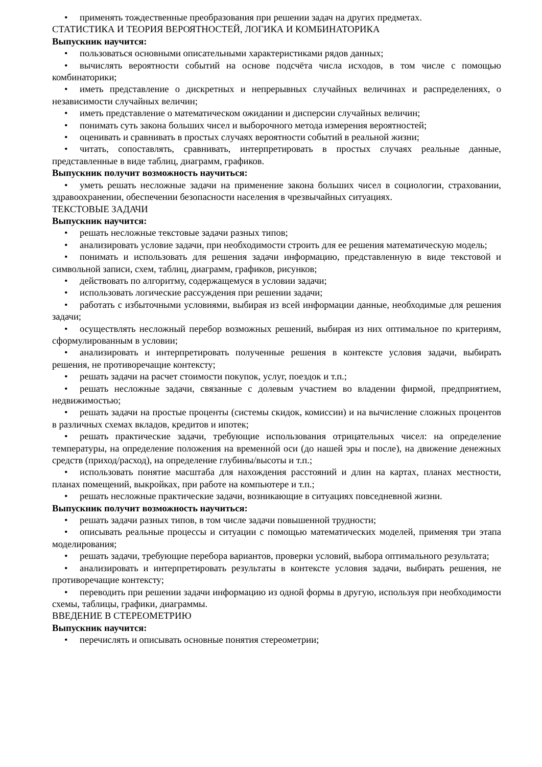• применять тождественные преобразования при решении задач на других предметах.
СТАТИСТИКА И ТЕОРИЯ ВЕРОЯТНОСТЕЙ, ЛОГИКА И КОМБИНАТОРИКА
Выпускник научится:
• пользоваться основными описательными характеристиками рядов данных;
• вычислять вероятности событий на основе подсчёта числа исходов, в том числе с помощью комбинаторики;
• иметь представление о дискретных и непрерывных случайных величинах и распределениях, о независимости случайных величин;
• иметь представление о математическом ожидании и дисперсии случайных величин;
• понимать суть закона больших чисел и выборочного метода измерения вероятностей;
• оценивать и сравнивать в простых случаях вероятности событий в реальной жизни;
• читать, сопоставлять, сравнивать, интерпретировать в простых случаях реальные данные, представленные в виде таблиц, диаграмм, графиков.
Выпускник получит возможность научиться:
• уметь решать несложные задачи на применение закона больших чисел в социологии, страховании, здравоохранении, обеспечении безопасности населения в чрезвычайных ситуациях.
ТЕКСТОВЫЕ ЗАДАЧИ
Выпускник научится:
• решать несложные текстовые задачи разных типов;
• анализировать условие задачи, при необходимости строить для ее решения математическую модель;
• понимать и использовать для решения задачи информацию, представленную в виде текстовой и символьной записи, схем, таблиц, диаграмм, графиков, рисунков;
• действовать по алгоритму, содержащемуся в условии задачи;
• использовать логические рассуждения при решении задачи;
• работать с избыточными условиями, выбирая из всей информации данные, необходимые для решения задачи;
• осуществлять несложный перебор возможных решений, выбирая из них оптимальное по критериям, сформулированным в условии;
• анализировать и интерпретировать полученные решения в контексте условия задачи, выбирать решения, не противоречащие контексту;
• решать задачи на расчет стоимости покупок, услуг, поездок и т.п.;
• решать несложные задачи, связанные с долевым участием во владении фирмой, предприятием, недвижимостью;
• решать задачи на простые проценты (системы скидок, комиссии) и на вычисление сложных процентов в различных схемах вкладов, кредитов и ипотек;
• решать практические задачи, требующие использования отрицательных чисел: на определение температуры, на определение положения на временно́й оси (до нашей эры и после), на движение денежных средств (приход/расход), на определение глубины/высоты и т.п.;
• использовать понятие масштаба для нахождения расстояний и длин на картах, планах местности, планах помещений, выкройках, при работе на компьютере и т.п.;
• решать несложные практические задачи, возникающие в ситуациях повседневной жизни.
Выпускник получит возможность научиться:
• решать задачи разных типов, в том числе задачи повышенной трудности;
• описывать реальные процессы и ситуации с помощью математических моделей, применяя три этапа моделирования;
• решать задачи, требующие перебора вариантов, проверки условий, выбора оптимального результата;
• анализировать и интерпретировать результаты в контексте условия задачи, выбирать решения, не противоречащие контексту;
• переводить при решении задачи информацию из одной формы в другую, используя при необходимости схемы, таблицы, графики, диаграммы.
ВВЕДЕНИЕ В СТЕРЕОМЕТРИЮ
Выпускник научится:
• перечислять и описывать основные понятия стереометрии;